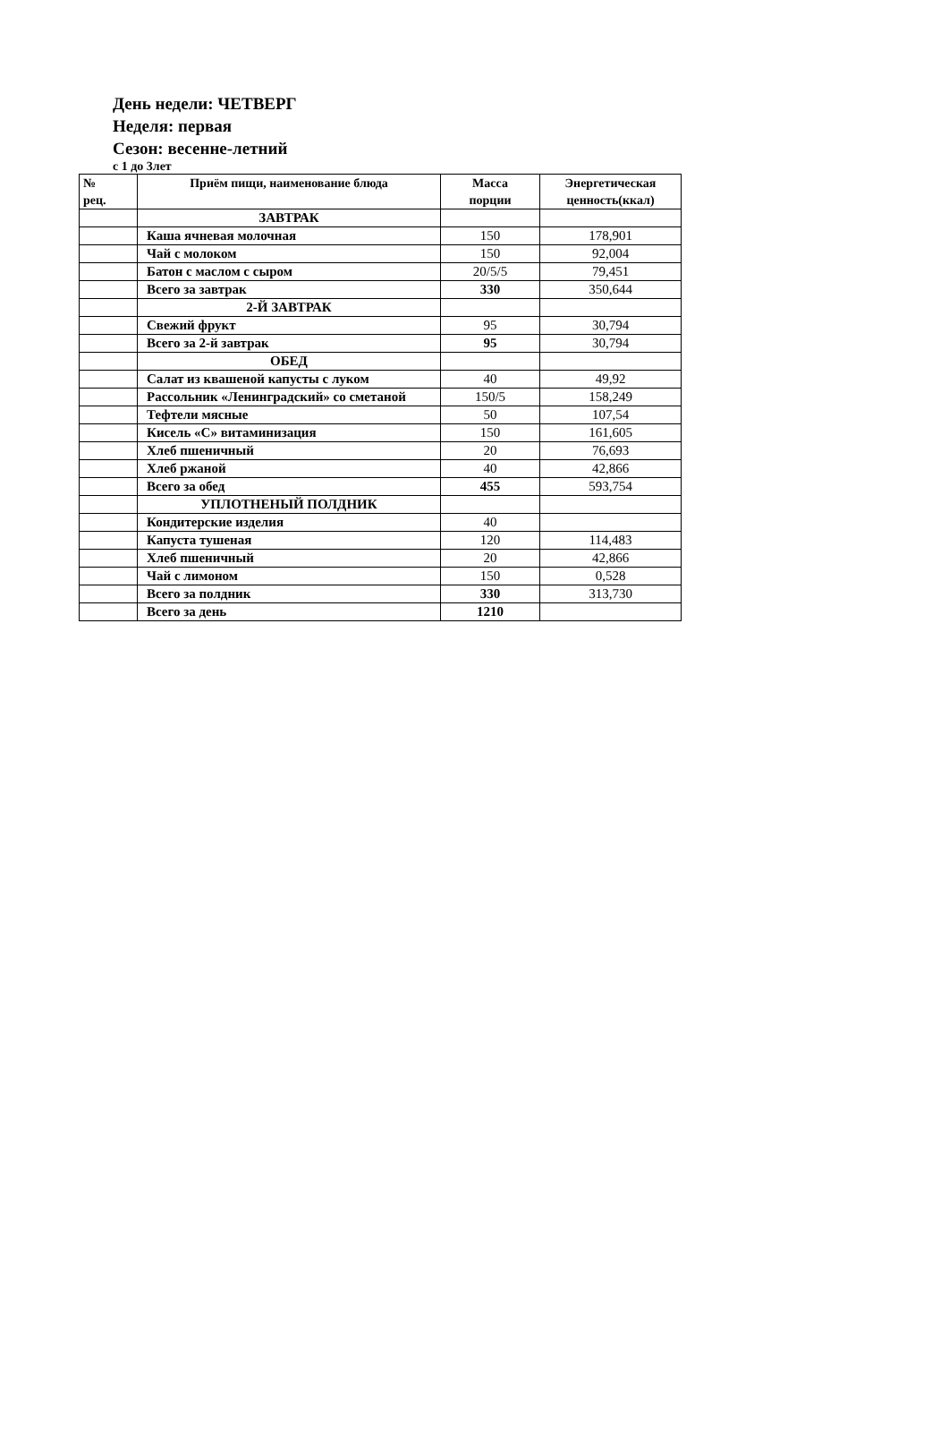День недели: ЧЕТВЕРГ
Неделя: первая
Сезон: весенне-летний
с 1 до 3лет
| № рец. | Приём пищи, наименование блюда | Масса порции | Энергетическая ценность(ккал) |
| --- | --- | --- | --- |
| | ЗАВТРАК | | |
| | Каша ячневая молочная | 150 | 178,901 |
| | Чай с молоком | 150 | 92,004 |
| | Батон с маслом с сыром | 20/5/5 | 79,451 |
| | Всего за завтрак | 330 | 350,644 |
| | 2-Й ЗАВТРАК | | |
| | Свежий фрукт | 95 | 30,794 |
| | Всего за 2-й завтрак | 95 | 30,794 |
| | ОБЕД | | |
| | Салат из квашеной капусты с луком | 40 | 49,92 |
| | Рассольник «Ленинградский» со сметаной | 150/5 | 158,249 |
| | Тефтели мясные | 50 | 107,54 |
| | Кисель «С» витаминизация | 150 | 161,605 |
| | Хлеб пшеничный | 20 | 76,693 |
| | Хлеб ржаной | 40 | 42,866 |
| | Всего за обед | 455 | 593,754 |
| | УПЛОТНЕНЫЙ ПОЛДНИК | | |
| | Кондитерские изделия | 40 | |
| | Капуста тушеная | 120 | 114,483 |
| | Хлеб пшеничный | 20 | 42,866 |
| | Чай с лимоном | 150 | 0,528 |
| | Всего за полдник | 330 | 313,730 |
| | Всего за день | 1210 | |